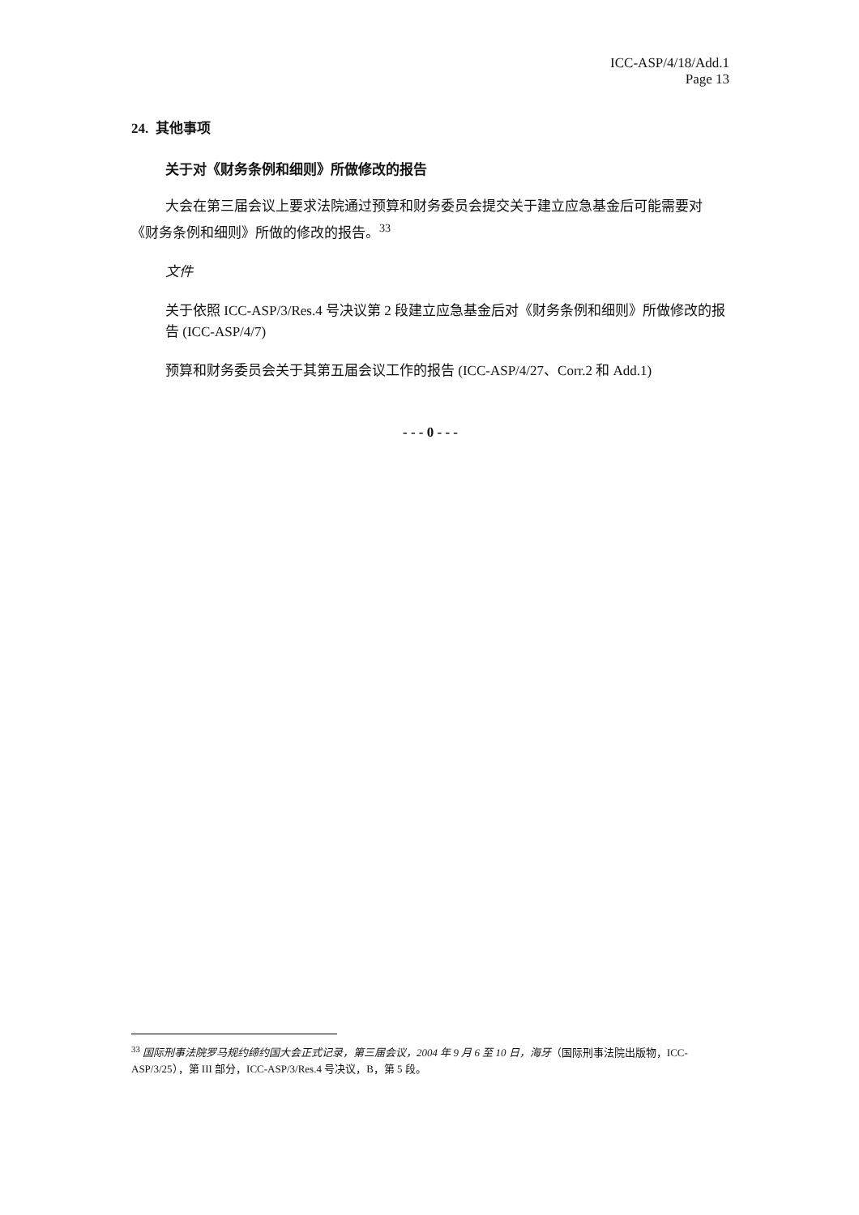ICC-ASP/4/18/Add.1
Page 13
24. 其他事项
关于对《财务条例和细则》所做修改的报告
大会在第三届会议上要求法院通过预算和财务委员会提交关于建立应急基金后可能需要对《财务条例和细则》所做的修改的报告。<sup>33</sup>
文件
关于依照 ICC-ASP/3/Res.4 号决议第 2 段建立应急基金后对《财务条例和细则》所做修改的报告 (ICC-ASP/4/7)
预算和财务委员会关于其第五届会议工作的报告 (ICC-ASP/4/27、Corr.2 和 Add.1)
- - - 0 - - -
<sup>33</sup> 国际刑事法院罗马规约缔约国大会正式记录，第三届会议，2004 年 9 月 6 至 10 日，海牙（国际刑事法院出版物，ICC-ASP/3/25），第 III 部分，ICC-ASP/3/Res.4 号决议，B，第 5 段。